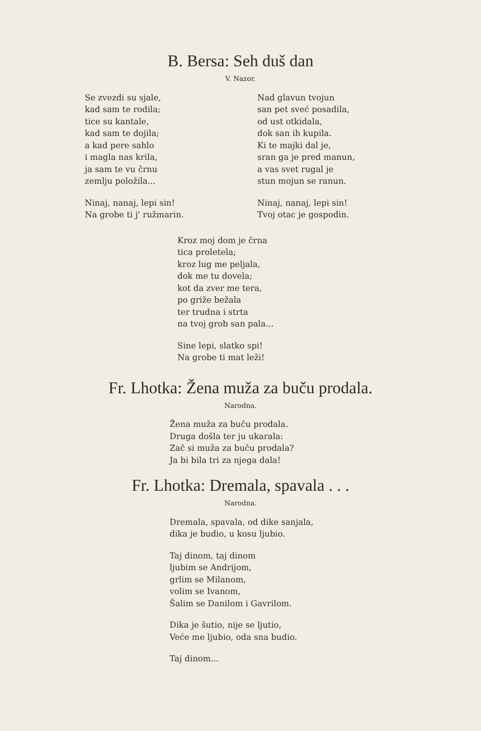B. Bersa: Seh duš dan
V. Nazor.
Se zvezdi su sjale,
kad sam te rodila;
tice su kantale,
kad sam te dojila;
a kad pere sahlo
i magla nas krila,
ja sam te vu črnu
zemlju položila...
Ninaj, nanaj, lepi sin!
Na grobe ti j' ružmarin.
Nad glavun tvojun
san pet sveć posadila,
od ust otkidala,
dok san ih kupila.
Ki te majki dal je,
sran ga je pred manun,
a vas svet rugal je
stun mojun se ranun.
Ninaj, nanaj, lepi sin!
Tvoj otac je gospodin.
Kroz moj dom je črna
tica proletela;
kroz lug me peljala,
dok me tu dovela;
kot da zver me tera,
po griže bežala
ter trudna i strta
na tvoj grob san pala...
Sine lepi, slatko spi!
Na grobe ti mat leži!
Fr. Lhotka: Žena muža za buču prodala.
Narodna.
Žena muža za buču prodala.
Druga došla ter ju ukarala:
Zač si muža za buču prodala?
Ja bi bila tri za njega dala!
Fr. Lhotka: Dremala, spavala . . .
Narodna.
Dremala, spavala, od dike sanjala,
dika je budio, u kosu ljubio.
Taj dinom, taj dinom
ljubim se Andrijom,
grlim se Milanom,
volim se Ivanom,
Šalim se Danilom i Gavrilom.
Dika je šutio, nije se ljutio,
Veće me ljubio, oda sna budio.
Taj dinom...